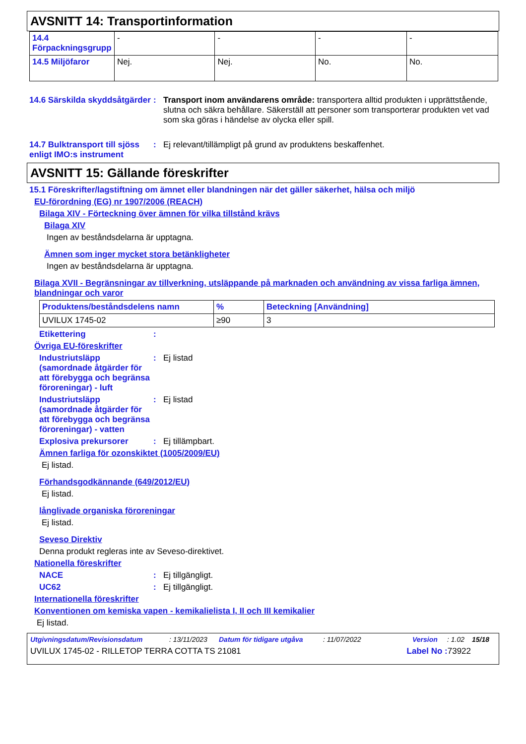AVSNITT 14: Transportinformation
| 14.4 Förpackningsgrupp | - | - | - | - |
| 14.5 Miljöfaror | Nej. | Nej. | No. | No. |
14.6 Särskilda skyddsåtgärder
: Transport inom användarens område: transportera alltid produkten i upprättstående, slutna och säkra behållare. Säkerställ att personer som transporterar produkten vet vad som ska göras i händelse av olycka eller spill.
14.7 Bulktransport till sjöss enligt IMO:s instrument
: Ej relevant/tillämpligt på grund av produktens beskaffenhet.
AVSNITT 15: Gällande föreskrifter
15.1 Föreskrifter/lagstiftning om ämnet eller blandningen när det gäller säkerhet, hälsa och miljö
EU-förordning (EG) nr 1907/2006 (REACH)
Bilaga XIV - Förteckning över ämnen för vilka tillstånd krävs
Bilaga XIV
Ingen av beståndsdelarna är upptagna.
Ämnen som inger mycket stora betänkligheter
Ingen av beståndsdelarna är upptagna.
Bilaga XVII - Begränsningar av tillverkning, utsläppande på marknaden och användning av vissa farliga ämnen, blandningar och varor
| Produktens/beståndsdelens namn | % | Beteckning [Användning] |
| --- | --- | --- |
| UVILUX 1745-02 | ≥90 | 3 |
Etikettering :
Övriga EU-föreskrifter
Industriutsläpp (samordnade åtgärder för att förebygga och begränsa föroreningar) - luft
: Ej listad
Industriutsläpp (samordnade åtgärder för att förebygga och begränsa föroreningar) - vatten
: Ej listad
Explosiva prekursorer : Ej tillämpbart.
Ämnen farliga för ozonskiktet (1005/2009/EU)
Ej listad.
Förhandsgodkännande (649/2012/EU)
Ej listad.
långlivade organiska föroreningar
Ej listad.
Seveso Direktiv
Denna produkt regleras inte av Seveso-direktivet.
Nationella föreskrifter
NACE : Ej tillgängligt.
UC62 : Ej tillgängligt.
Internationella föreskrifter
Konventionen om kemiska vapen - kemikalielista I, II och III kemikalier
Ej listad.
Utgivningsdatum/Revisionsdatum: 13/11/2023 Datum för tidigare utgåva: 11/07/2022 Version: 1.02 15/18
UVILUX 1745-02 - RILLETOP TERRA COTTA TS 21081 Label No : 73922